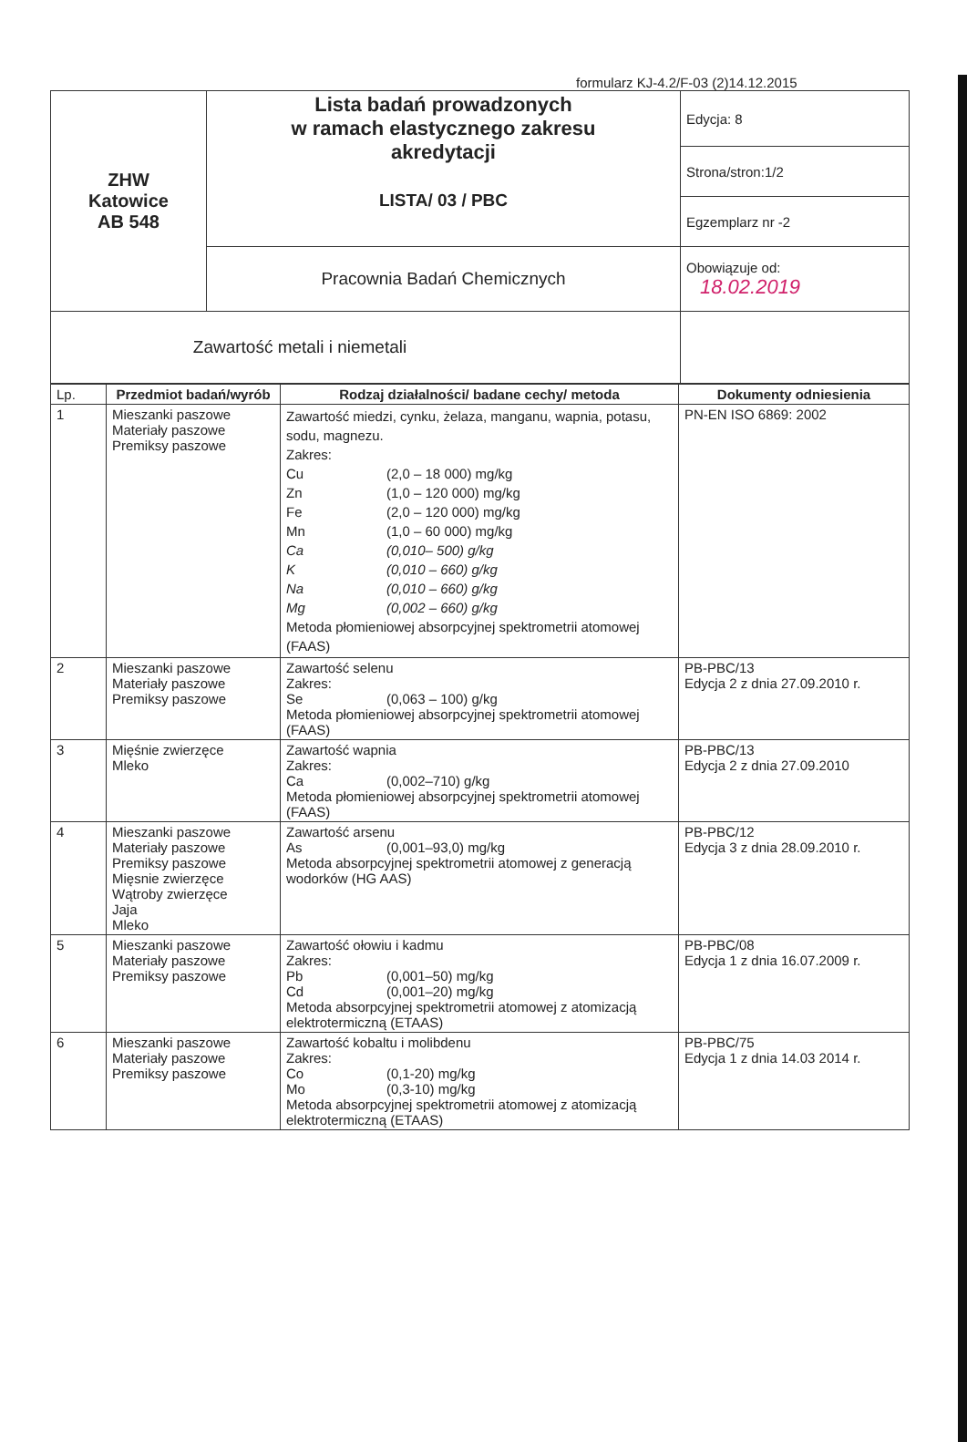formularz KJ-4.2/F-03 (2)14.12.2015
| ZHW Katowice AB 548 | Lista badań prowadzonych w ramach elastycznego zakresu akredytacji LISTA/ 03 / PBC | Edycja: 8 |
| | | Strona/stron:1/2 |
| | | Egzemplarz nr -2 |
| | Pracownia Badań Chemicznych | Obowiązuje od: 18.02.2019 |
| Zawartość metali i niemetali | | |
| Lp. | Przedmiot badań/wyrób | Rodzaj działalności/ badane cechy/ metoda | Dokumenty odniesienia |
| --- | --- | --- | --- |
| 1 | Mieszanki paszowe Materiały paszowe Premiksy paszowe | Zawartość miedzi, cynku, żelaza, manganu, wapnia, potasu, sodu, magnezu. Zakres: Cu (2,0 – 18 000) mg/kg Zn (1,0 – 120 000) mg/kg Fe (2,0 – 120 000) mg/kg Mn (1,0 – 60 000) mg/kg Ca (0,010– 500) g/kg K (0,010 – 660) g/kg Na (0,010 – 660) g/kg Mg (0,002 – 660) g/kg Metoda płomieniowej absorpcyjnej spektrometrii atomowej (FAAS) | PN-EN ISO 6869: 2002 |
| 2 | Mieszanki paszowe Materiały paszowe Premiksy paszowe | Zawartość selenu Zakres: Se (0,063 – 100) g/kg Metoda płomieniowej absorpcyjnej spektrometrii atomowej (FAAS) | PB-PBC/13 Edycja 2 z dnia 27.09.2010 r. |
| 3 | Mięśnie zwierzęce Mleko | Zawartość wapnia Zakres: Ca (0,002–710) g/kg Metoda płomieniowej absorpcyjnej spektrometrii atomowej (FAAS) | PB-PBC/13 Edycja 2 z dnia 27.09.2010 |
| 4 | Mieszanki paszowe Materiały paszowe Premiksy paszowe Mięsnie zwierzęce Wątroby zwierzęce Jaja Mleko | Zawartość arsenu As (0,001–93,0) mg/kg Metoda absorpcyjnej spektrometrii atomowej z generacją wodorków (HG AAS) | PB-PBC/12 Edycja 3 z dnia 28.09.2010 r. |
| 5 | Mieszanki paszowe Materiały paszowe Premiksy paszowe | Zawartość ołowiu i kadmu Zakres: Pb (0,001–50) mg/kg Cd (0,001–20) mg/kg Metoda absorpcyjnej spektrometrii atomowej z atomizacją elektrotermiczną (ETAAS) | PB-PBC/08 Edycja 1 z dnia 16.07.2009 r. |
| 6 | Mieszanki paszowe Materiały paszowe Premiksy paszowe | Zawartość kobaltu i molibdenu Zakres: Co (0,1-20) mg/kg Mo (0,3-10) mg/kg Metoda absorpcyjnej spektrometrii atomowej z atomizacją elektrotermiczną (ETAAS) | PB-PBC/75 Edycja 1 z dnia 14.03 2014 r. |